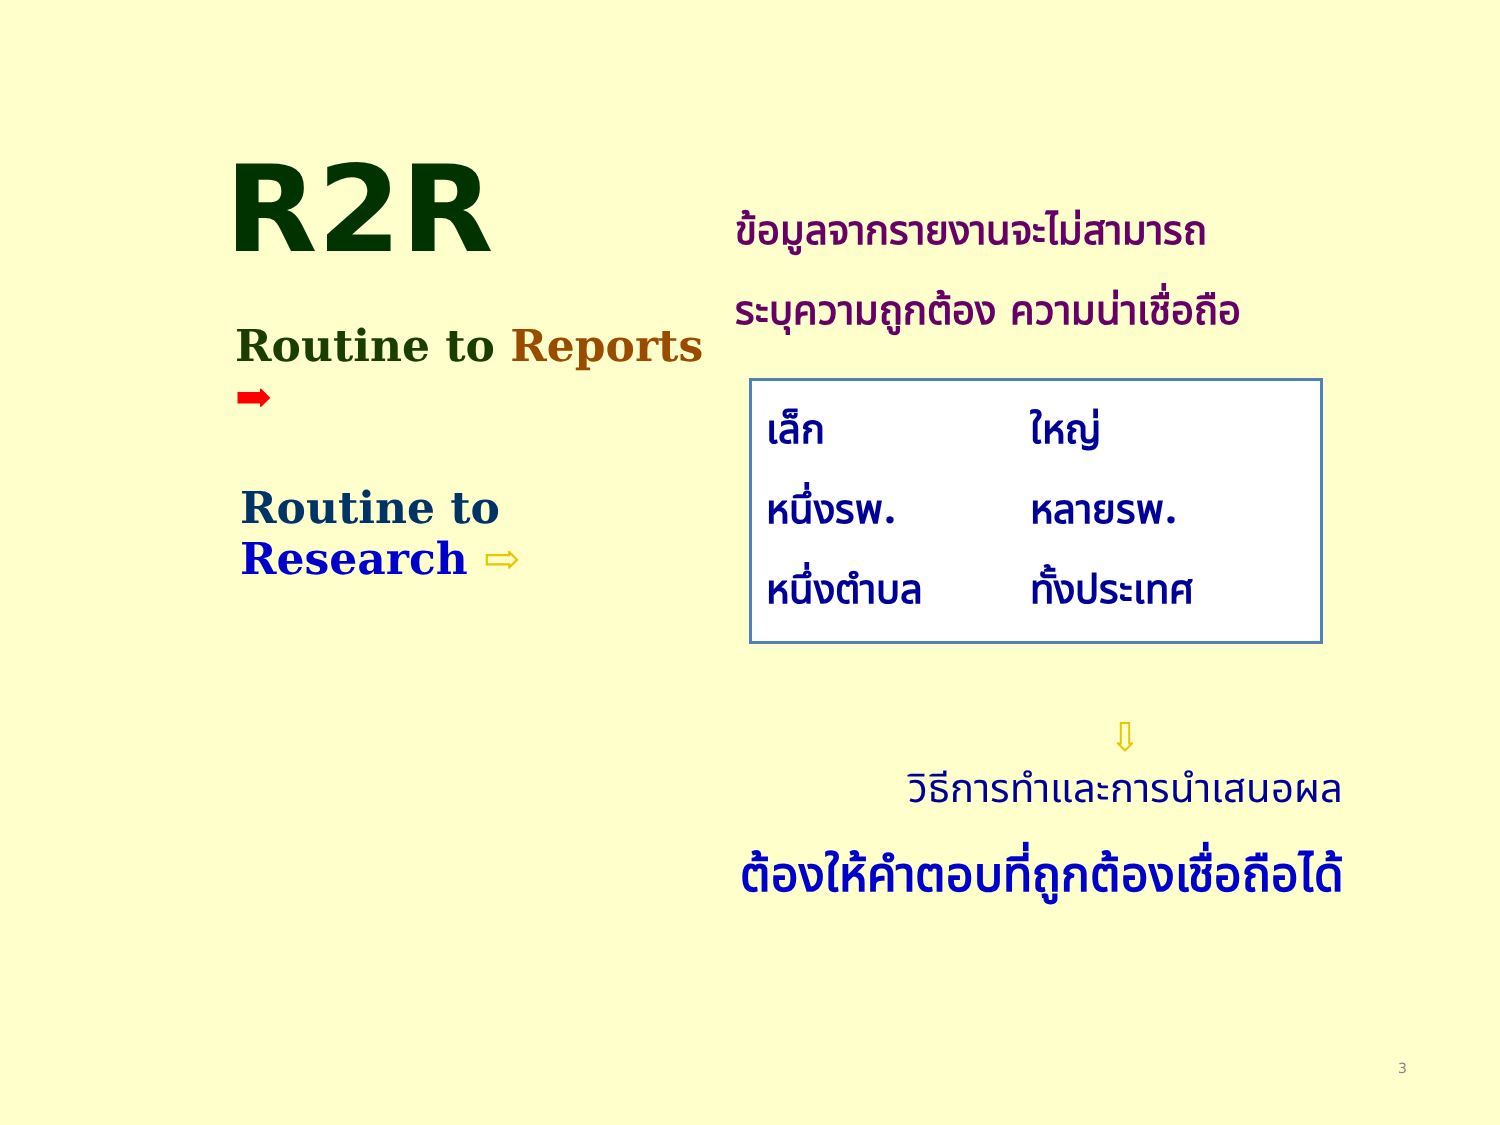R2R
Routine to Reports ➡
Routine to Research ⇨
ข้อมูลจากรายงานจะไม่สามารถ
ระบุความถูกต้อง ความน่าเชื่อถือ
| เล็ก | ใหญ่ |
| หนึ่งรพ. | หลายรพ. |
| หนึ่งตำบล | ทั้งประเทศ |
⇩
วิธีการทำและการนำเสนอผล
ต้องให้คำตอบที่ถูกต้องเชื่อถือได้
3